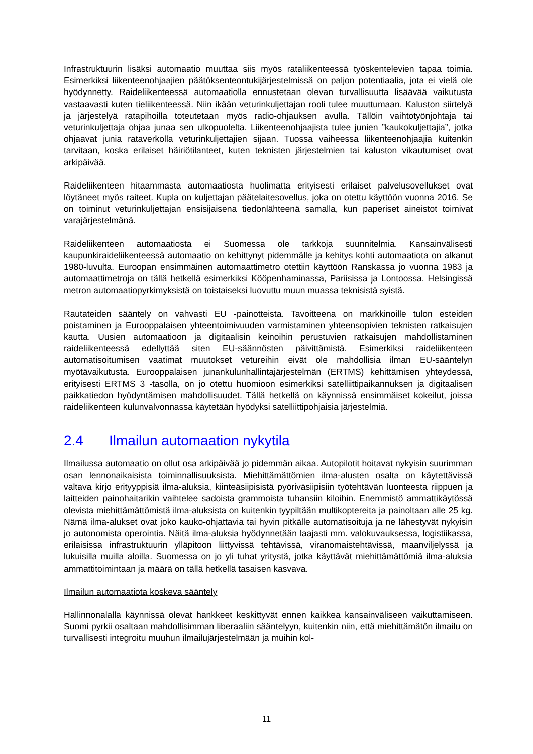Infrastruktuurin lisäksi automaatio muuttaa siis myös rataliikenteessä työskentelevien tapaa toimia. Esimerkiksi liikenteenohjaajien päätöksenteontukijärjestelmissä on paljon potentiaalia, jota ei vielä ole hyödynnetty. Raideliikenteessä automaatiolla ennustetaan olevan turvallisuutta lisäävää vaikutusta vastaavasti kuten tieliikenteessä. Niin ikään veturinkuljettajan rooli tulee muuttumaan. Kaluston siirtelyä ja järjestelyä ratapihoilla toteutetaan myös radio-ohjauksen avulla. Tällöin vaihtotyönjohtaja tai veturinkuljettaja ohjaa junaa sen ulkopuolelta. Liikenteenohjaajista tulee junien ”kaukokuljettajia”, jotka ohjaavat junia rataverkolla veturinkuljettajien sijaan. Tuossa vaiheessa liikenteenohjaajia kuitenkin tarvitaan, koska erilaiset häiriötilanteet, kuten teknisten järjestelmien tai kaluston vikautumiset ovat arkipäivää.
Raideliikenteen hitaammasta automaatiosta huolimatta erityisesti erilaiset palvelusovellukset ovat löytäneet myös raiteet. Kupla on kuljettajan päätelaitesovellus, joka on otettu käyttöön vuonna 2016. Se on toiminut veturinkuljettajan ensisijaisena tiedonlähteenä samalla, kun paperiset aineistot toimivat varajärjestelmänä.
Raideliikenteen automaatiosta ei Suomessa ole tarkkoja suunnitelmia. Kansainvälisesti kaupunkiraideliikenteessä automaatio on kehittynyt pidemmälle ja kehitys kohti automaatiota on alkanut 1980-luvulta. Euroopan ensimmäinen automaattimetro otettiin käyttöön Ranskassa jo vuonna 1983 ja automaattimetroja on tällä hetkellä esimerkiksi Kööpenhaminassa, Pariisissa ja Lontoossa. Helsingissä metron automaatiopyrkimyksistä on toistaiseksi luovuttu muun muassa teknisistä syistä.
Rautateiden sääntely on vahvasti EU -painotteista. Tavoitteena on markkinoille tulon esteiden poistaminen ja Eurooppalaisen yhteentoimivuuden varmistaminen yhteensopivien teknisten ratkaisujen kautta. Uusien automaatioon ja digitaalisin keinoihin perustuvien ratkaisujen mahdollistaminen raideliikenteessä edellyttää siten EU-säännösten päivittämistä. Esimerkiksi raideliikenteen automatisoitumisen vaatimat muutokset vetureihin eivät ole mahdollisia ilman EU-sääntelyn myötävaikutusta. Eurooppalaisen junankulunhallintajärjestelmän (ERTMS) kehittämisen yhteydessä, erityisesti ERTMS 3 -tasolla, on jo otettu huomioon esimerkiksi satelliittipaikannuksen ja digitaalisen paikkatiedon hyödyntämisen mahdollisuudet. Tällä hetkellä on käynnissä ensimmäiset kokeilut, joissa raideliikenteen kulunvalvonnassa käytetään hyödyksi satelliittipohjaisia järjestelmiä.
2.4 Ilmailun automaation nykytila
Ilmailussa automaatio on ollut osa arkipäivää jo pidemmän aikaa. Autopilotit hoitavat nykyisin suurimman osan lennonaikaisista toiminnallisuuksista. Miehittämättömien ilma-alusten osalta on käytettävissä valtava kirjo erityyppisiä ilma-aluksia, kiinteäsiipisistä pyöriväsiipisiin työtehtävän luonteesta riippuen ja laitteiden painohaitarikin vaihtelee sadoista grammoista tuhansiin kiloihin. Enemmistö ammattikäytössä olevista miehittämättömistä ilma-aluksista on kuitenkin tyypiltään multikoptereita ja painoltaan alle 25 kg. Nämä ilma-alukset ovat joko kauko-ohjattavia tai hyvin pitkälle automatisoituja ja ne lähestyvät nykyisin jo autonomista operointia. Näitä ilma-aluksia hyödynnetään laajasti mm. valokuvauksessa, logistiikassa, erilaisissa infrastruktuurin ylläpitoon liittyvissä tehtävissä, viranomaistehtävissä, maanviljelyssä ja lukuisilla muilla aloilla. Suomessa on jo yli tuhat yritystä, jotka käyttävät miehittämättömiä ilma-aluksia ammattitoimintaan ja määrä on tällä hetkellä tasaisen kasvava.
Ilmailun automaatiota koskeva sääntely
Hallinnonalalla käynnissä olevat hankkeet keskittyvät ennen kaikkea kansainväliseen vaikuttamiseen. Suomi pyrkii osaltaan mahdollisimman liberaaliin sääntelyyn, kuitenkin niin, että miehittämätön ilmailu on turvallisesti integroitu muuhun ilmailujärjestelmään ja muihin kol-
11